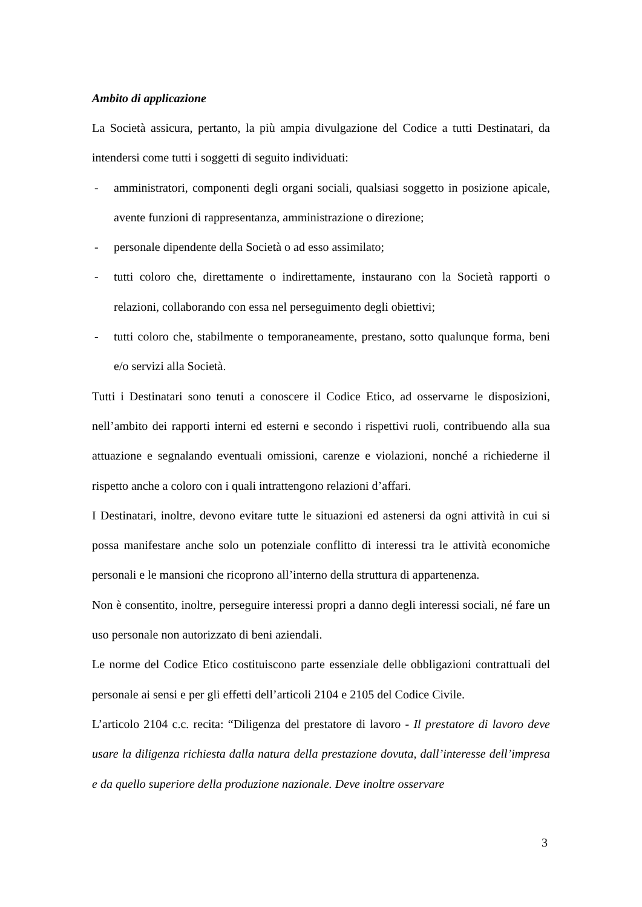Ambito di applicazione
La Società assicura, pertanto, la più ampia divulgazione del Codice a tutti Destinatari, da intendersi come tutti i soggetti di seguito individuati:
- amministratori, componenti degli organi sociali, qualsiasi soggetto in posizione apicale, avente funzioni di rappresentanza, amministrazione o direzione;
- personale dipendente della Società o ad esso assimilato;
- tutti coloro che, direttamente o indirettamente, instaurano con la Società rapporti o relazioni, collaborando con essa nel perseguimento degli obiettivi;
- tutti coloro che, stabilmente o temporaneamente, prestano, sotto qualunque forma, beni e/o servizi alla Società.
Tutti i Destinatari sono tenuti a conoscere il Codice Etico, ad osservarne le disposizioni, nell’ambito dei rapporti interni ed esterni e secondo i rispettivi ruoli, contribuendo alla sua attuazione e segnalando eventuali omissioni, carenze e violazioni, nonché a richiederne il rispetto anche a coloro con i quali intrattengono relazioni d’affari.
I Destinatari, inoltre, devono evitare tutte le situazioni ed astenersi da ogni attività in cui si possa manifestare anche solo un potenziale conflitto di interessi tra le attività economiche personali e le mansioni che ricoprono all’interno della struttura di appartenenza.
Non è consentito, inoltre, perseguire interessi propri a danno degli interessi sociali, né fare un uso personale non autorizzato di beni aziendali.
Le norme del Codice Etico costituiscono parte essenziale delle obbligazioni contrattuali del personale ai sensi e per gli effetti dell’articoli 2104 e 2105 del Codice Civile.
L’articolo 2104 c.c. recita: “Diligenza del prestatore di lavoro - Il prestatore di lavoro deve usare la diligenza richiesta dalla natura della prestazione dovuta, dall’interesse dell’impresa e da quello superiore della produzione nazionale. Deve inoltre osservare
3